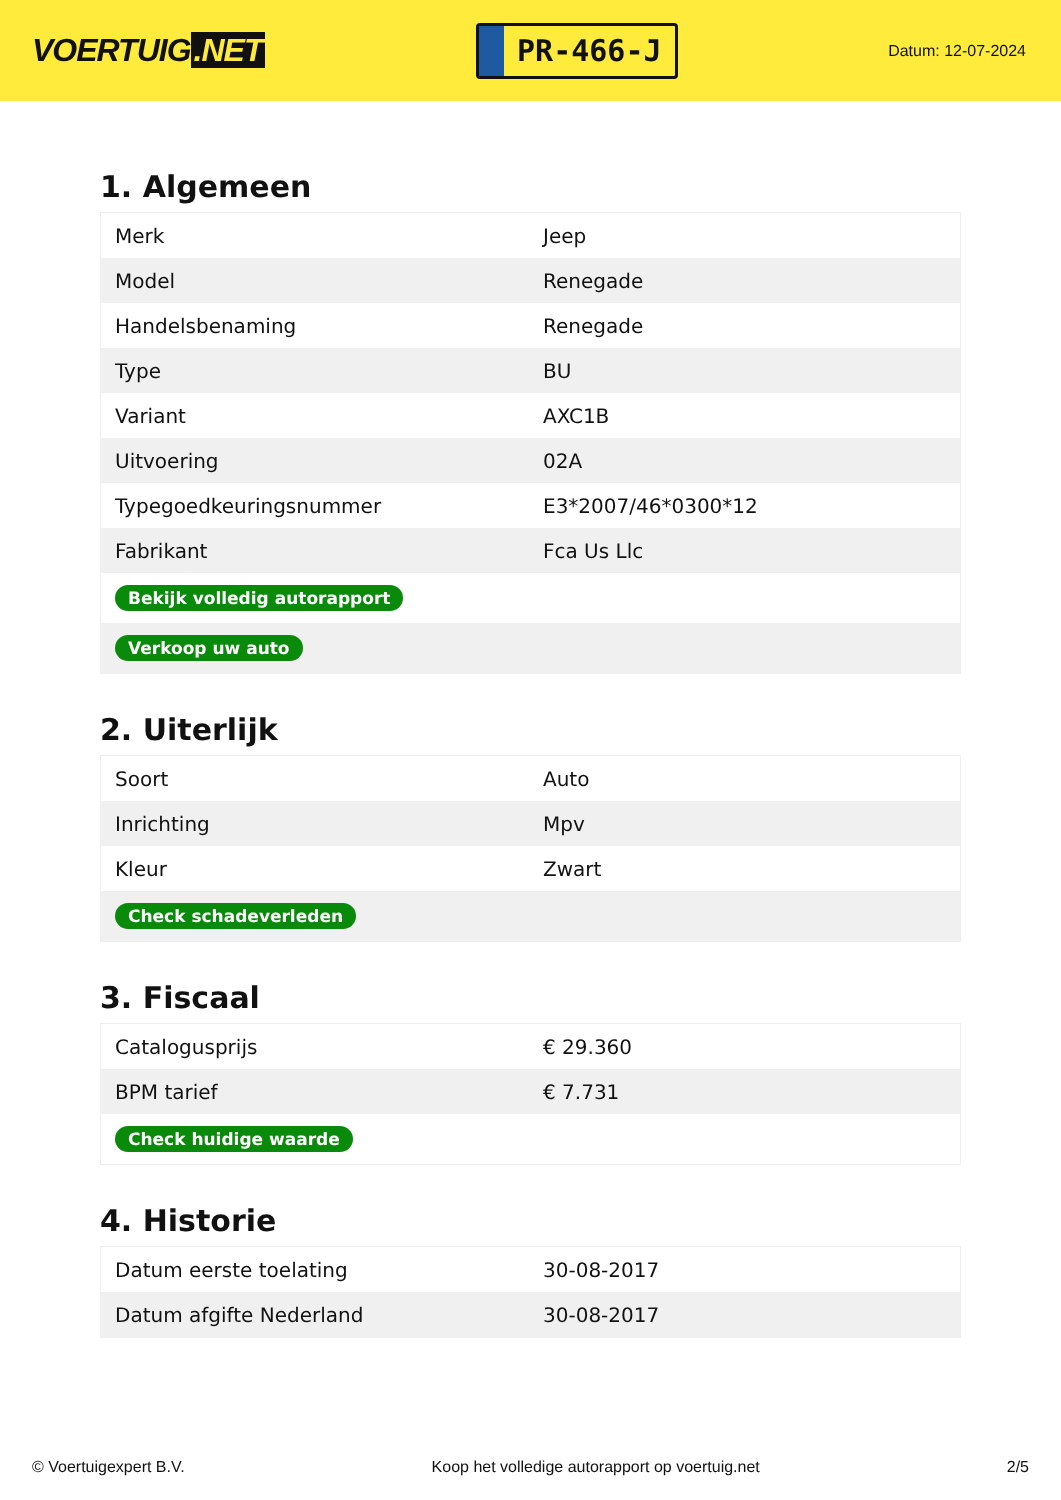VOERTUIG.NET
PR-466-J
Datum: 12-07-2024
1. Algemeen
| Merk | Jeep |
| Model | Renegade |
| Handelsbenaming | Renegade |
| Type | BU |
| Variant | AXC1B |
| Uitvoering | 02A |
| Typegoedkeuringsnummer | E3*2007/46*0300*12 |
| Fabrikant | Fca Us Llc |
| Bekijk volledig autorapport | |
| Verkoop uw auto | |
2. Uiterlijk
| Soort | Auto |
| Inrichting | Mpv |
| Kleur | Zwart |
| Check schadeverleden | |
3. Fiscaal
| Catalogusprijs | € 29.360 |
| BPM tarief | € 7.731 |
| Check huidige waarde | |
4. Historie
| Datum eerste toelating | 30-08-2017 |
| Datum afgifte Nederland | 30-08-2017 |
© Voertuigexpert B.V. Koop het volledige autorapport op voertuig.net 2/5